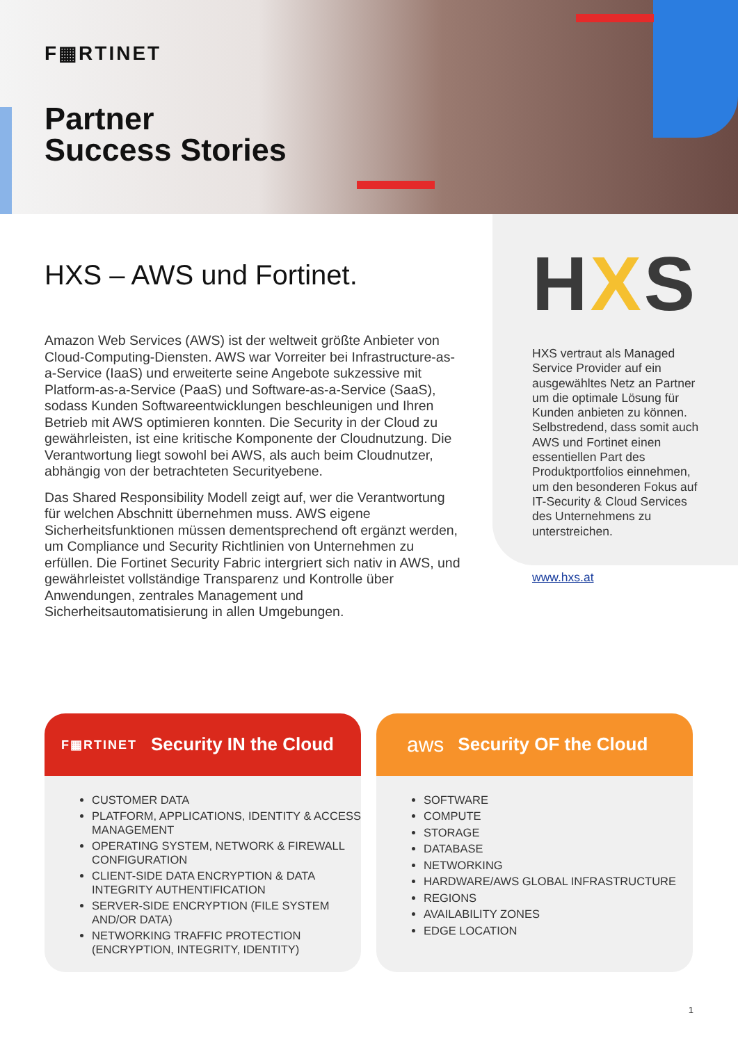F▦RTINET
Partner
Success Stories
HXS – AWS und Fortinet.
Amazon Web Services (AWS) ist der weltweit größte Anbieter von Cloud-Computing-Diensten. AWS war Vorreiter bei Infrastructure-as-a-Service (IaaS) und erweiterte seine Angebote sukzessive mit Platform-as-a-Service (PaaS) und Software-as-a-Service (SaaS), sodass Kunden Softwareentwicklungen beschleunigen und Ihren Betrieb mit AWS optimieren konnten. Die Security in der Cloud zu gewährleisten, ist eine kritische Komponente der Cloudnutzung. Die Verantwortung liegt sowohl bei AWS, als auch beim Cloudnutzer, abhängig von der betrachteten Securityebene.
Das Shared Responsibility Modell zeigt auf, wer die Verantwortung für welchen Abschnitt übernehmen muss. AWS eigene Sicherheitsfunktionen müssen dementsprechend oft ergänzt werden, um Compliance und Security Richtlinien von Unternehmen zu erfüllen. Die Fortinet Security Fabric intergriert sich nativ in AWS, und gewährleistet vollständige Transparenz und Kontrolle über Anwendungen, zentrales Management und Sicherheitsautomatisierung in allen Umgebungen.
HXS
HXS vertraut als Managed Service Provider auf ein ausgewähltes Netz an Partner um die optimale Lösung für Kunden anbieten zu können. Selbstredend, dass somit auch AWS und Fortinet einen essentiellen Part des Produktportfolios einnehmen, um den besonderen Fokus auf IT-Security & Cloud Services des Unternehmens zu unterstreichen.
www.hxs.at
F▦RTINET Security IN the Cloud
CUSTOMER DATA
PLATFORM, APPLICATIONS, IDENTITY & ACCESS MANAGEMENT
OPERATING SYSTEM, NETWORK & FIREWALL CONFIGURATION
CLIENT-SIDE DATA ENCRYPTION & DATA INTEGRITY AUTHENTIFICATION
SERVER-SIDE ENCRYPTION (FILE SYSTEM AND/OR DATA)
NETWORKING TRAFFIC PROTECTION (ENCRYPTION, INTEGRITY, IDENTITY)
aws Security OF the Cloud
SOFTWARE
COMPUTE
STORAGE
DATABASE
NETWORKING
HARDWARE/AWS GLOBAL INFRASTRUCTURE
REGIONS
AVAILABILITY ZONES
EDGE LOCATION
1